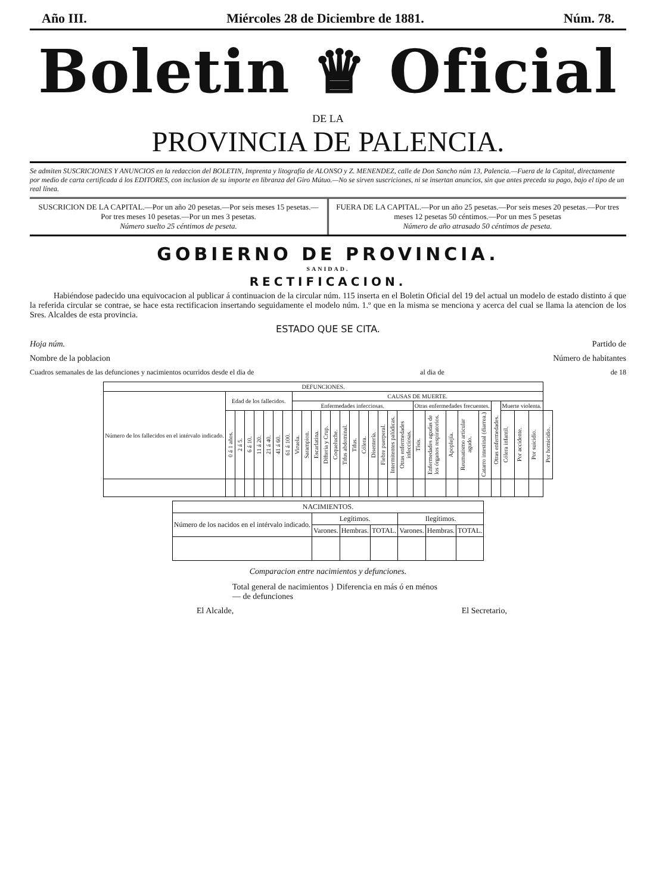Año III. Miércoles 28 de Diciembre de 1881. Núm. 78.
Boletin ♛ Oficial
DE LA
PROVINCIA DE PALENCIA.
Se admiten SUSCRICIONES Y ANUNCIOS en la redaccion del BOLETIN, Imprenta y litografía de ALONSO y Z. MENENDEZ, calle de Don Sancho núm 13, Palencia.—Fuera de la Capital, directamente por medio de carta certificada á los EDITORES, con inclusion de su importe en libranza del Giro Mútuo.—No se sirven suscriciones, ni se insertan anuncios, sin que antes preceda su pago, bajo el tipo de un real línea.
SUSCRICION DE LA CAPITAL.—Por un año 20 pesetas.—Por seis meses 15 pesetas.—Por tres meses 10 pesetas.—Por un mes 3 pesetas.
Número suelto 25 céntimos de peseta.
FUERA DE LA CAPITAL.—Por un año 25 pesetas.—Por seis meses 20 pesetas.—Por tres meses 12 pesetas 50 céntimos.—Por un mes 5 pesetas
Número de año atrasado 50 céntimos de peseta.
GOBIERNO DE PROVINCIA.
SANIDAD.
RECTIFICACION.
Habiéndose padecido una equivocacion al publicar á continuacion de la circular núm. 115 inserta en el Boletin Oficial del 19 del actual un modelo de estado distinto á que la referida circular se contrae, se hace esta rectificacion insertando seguidamente el modelo núm. 1.º que en la misma se menciona y acerca del cual se llama la atencion de los Sres. Alcaldes de esta provincia.
ESTADO QUE SE CITA.
Hoja núm. Partido de
Nombre de la poblacion Número de habitantes
Cuadros semanales de las defunciones y nacimientos ocurridos desde el dia de al dia de de 18
| DEFUNCIONES. | | | | | | | | | | | | | | | | | | | | | | | | | | | | | |
| --- | --- | --- | --- | --- | --- | --- | --- | --- | --- | --- | --- | --- | --- | --- | --- | --- | --- | --- | --- | --- | --- | --- | --- | --- | --- | --- | --- | --- | --- |
| Número de los fallecidos en el intérvalo indicado. | Edad de los fallecidos. | | | | | | | CAUSAS DE MUERTE. | | | | | | | | | | | | | | | | | | | | | |
| | | | | | | | | Enfermedades infecciosas. | | | | | | | | | | | | Otras enfermedades frecuentes. | | | | | Otras enfermedades. | Muerte violenta. | | | |
| | 0 á 1 años. | 2 á 5. | 6 á 10. | 11 á 20. | 21 á 40. | 41 á 60. | 61 á 100. | Viruela. | Sarampion. | Escarlatina. | Difteria y Crup. | Coqueluche. | Tifus abdominal. | Tifus. | Cólera. | Disentería. | Fiebre puerperal. | Intermitentes palúdicas. | Otras enfermedades infecciosas. | Tísis. | Enfermedades agudas de los órganos respiratorios. | Apoplejía. | Reumatismo articular agudo. | Catarro intestinal (diarrea.) | | Cólera infantil. | Por accidente. | Por suicidio. | Por homicidio. |
| NACIMIENTOS. | | | | | | |
| --- | --- | --- | --- | --- | --- | --- |
| Número de los nacidos en el intérvalo indicado. | Legítimos. | | | Ilegítimos. | | |
| | Varones. | Hembras. | TOTAL. | Varones. | Hembras. | TOTAL. |
Comparacion entre nacimientos y defunciones.
Total general de nacimientos } Diferencia en más ó en ménos
— de defunciones
El Alcalde, El Secretario,